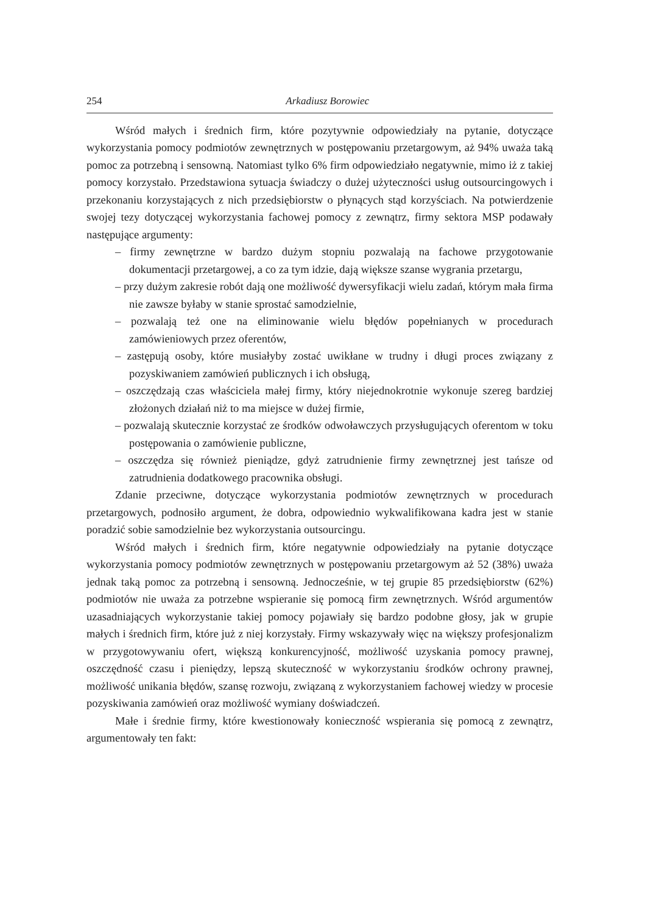254 Arkadiusz Borowiec
Wśród małych i średnich firm, które pozytywnie odpowiedziały na pytanie, dotyczące wykorzystania pomocy podmiotów zewnętrznych w postępowaniu przetargowym, aż 94% uważa taką pomoc za potrzebną i sensowną. Natomiast tylko 6% firm odpowiedziało negatywnie, mimo iż z takiej pomocy korzystało. Przedstawiona sytuacja świadczy o dużej użyteczności usług outsourcingowych i przekonaniu korzystających z nich przedsiębiorstw o płynących stąd korzyściach. Na potwierdzenie swojej tezy dotyczącej wykorzystania fachowej pomocy z zewnątrz, firmy sektora MSP podawały następujące argumenty:
– firmy zewnętrzne w bardzo dużym stopniu pozwalają na fachowe przygotowanie dokumentacji przetargowej, a co za tym idzie, dają większe szanse wygrania przetargu,
– przy dużym zakresie robót dają one możliwość dywersyfikacji wielu zadań, którym mała firma nie zawsze byłaby w stanie sprostać samodzielnie,
– pozwalają też one na eliminowanie wielu błędów popełnianych w procedurach zamówieniowych przez oferentów,
– zastępują osoby, które musiałyby zostać uwikłane w trudny i długi proces związany z pozyskiwaniem zamówień publicznych i ich obsługą,
– oszczędzają czas właściciela małej firmy, który niejednokrotnie wykonuje szereg bardziej złożonych działań niż to ma miejsce w dużej firmie,
– pozwalają skutecznie korzystać ze środków odwoławczych przysługujących oferentom w toku postępowania o zamówienie publiczne,
– oszczędza się również pieniądze, gdyż zatrudnienie firmy zewnętrznej jest tańsze od zatrudnienia dodatkowego pracownika obsługi.
Zdanie przeciwne, dotyczące wykorzystania podmiotów zewnętrznych w procedurach przetargowych, podnosiło argument, że dobra, odpowiednio wykwalifikowana kadra jest w stanie poradzić sobie samodzielnie bez wykorzystania outsourcingu.
Wśród małych i średnich firm, które negatywnie odpowiedziały na pytanie dotyczące wykorzystania pomocy podmiotów zewnętrznych w postępowaniu przetargowym aż 52 (38%) uważa jednak taką pomoc za potrzebną i sensowną. Jednocześnie, w tej grupie 85 przedsiębiorstw (62%) podmiotów nie uważa za potrzebne wspieranie się pomocą firm zewnętrznych. Wśród argumentów uzasadniających wykorzystanie takiej pomocy pojawiały się bardzo podobne głosy, jak w grupie małych i średnich firm, które już z niej korzystały. Firmy wskazywały więc na większy profesjonalizm w przygotowywaniu ofert, większą konkurencyjność, możliwość uzyskania pomocy prawnej, oszczędność czasu i pieniędzy, lepszą skuteczność w wykorzystaniu środków ochrony prawnej, możliwość unikania błędów, szansę rozwoju, związaną z wykorzystaniem fachowej wiedzy w procesie pozyskiwania zamówień oraz możliwość wymiany doświadczeń.
Małe i średnie firmy, które kwestionowały konieczność wspierania się pomocą z zewnątrz, argumentowały ten fakt: